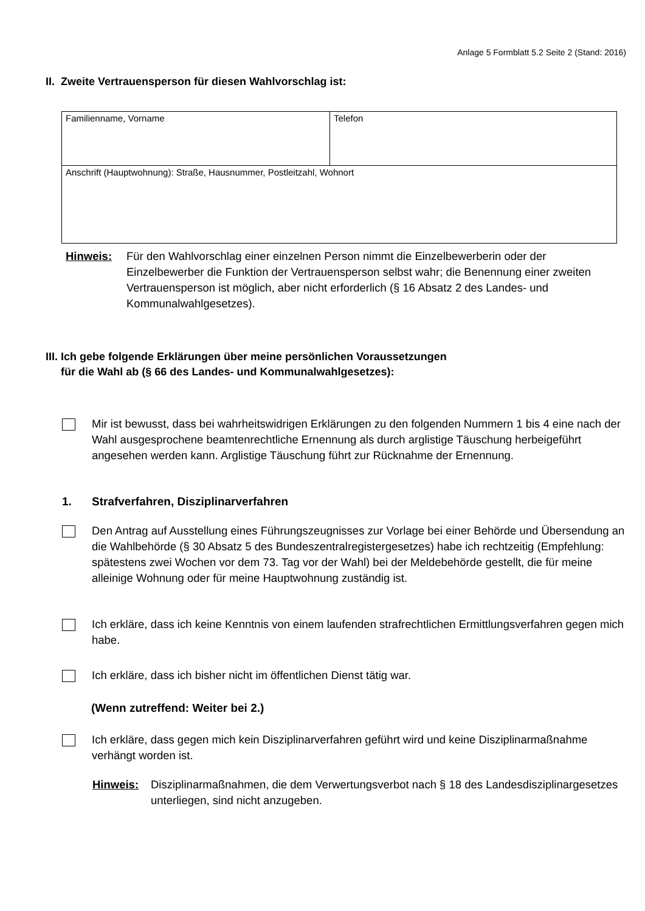Anlage 5 Formblatt 5.2 Seite 2 (Stand: 2016)
II. Zweite Vertrauensperson für diesen Wahlvorschlag ist:
| Familienname, Vorname | Telefon |
| Anschrift (Hauptwohnung): Straße, Hausnummer, Postleitzahl, Wohnort | |
Hinweis: Für den Wahlvorschlag einer einzelnen Person nimmt die Einzelbewerberin oder der Einzelbewerber die Funktion der Vertrauensperson selbst wahr; die Benennung einer zweiten Vertrauensperson ist möglich, aber nicht erforderlich (§ 16 Absatz 2 des Landes- und Kommunalwahlgesetzes).
III. Ich gebe folgende Erklärungen über meine persönlichen Voraussetzungen
für die Wahl ab (§ 66 des Landes- und Kommunalwahlgesetzes):
Mir ist bewusst, dass bei wahrheitswidrigen Erklärungen zu den folgenden Nummern 1 bis 4 eine nach der Wahl ausgesprochene beamtenrechtliche Ernennung als durch arglistige Täuschung herbeigeführt angesehen werden kann. Arglistige Täuschung führt zur Rücknahme der Ernennung.
1. Strafverfahren, Disziplinarverfahren
Den Antrag auf Ausstellung eines Führungszeugnisses zur Vorlage bei einer Behörde und Übersendung an die Wahlbehörde (§ 30 Absatz 5 des Bundeszentralregistergesetzes) habe ich rechtzeitig (Empfehlung: spätestens zwei Wochen vor dem 73. Tag vor der Wahl) bei der Meldebehörde gestellt, die für meine alleinige Wohnung oder für meine Hauptwohnung zuständig ist.
Ich erkläre, dass ich keine Kenntnis von einem laufenden strafrechtlichen Ermittlungsverfahren gegen mich habe.
Ich erkläre, dass ich bisher nicht im öffentlichen Dienst tätig war.
(Wenn zutreffend: Weiter bei 2.)
Ich erkläre, dass gegen mich kein Disziplinarverfahren geführt wird und keine Disziplinarmaßnahme verhängt worden ist.
Hinweis: Disziplinarmaßnahmen, die dem Verwertungsverbot nach § 18 des Landesdisziplinargesetzes unterliegen, sind nicht anzugeben.